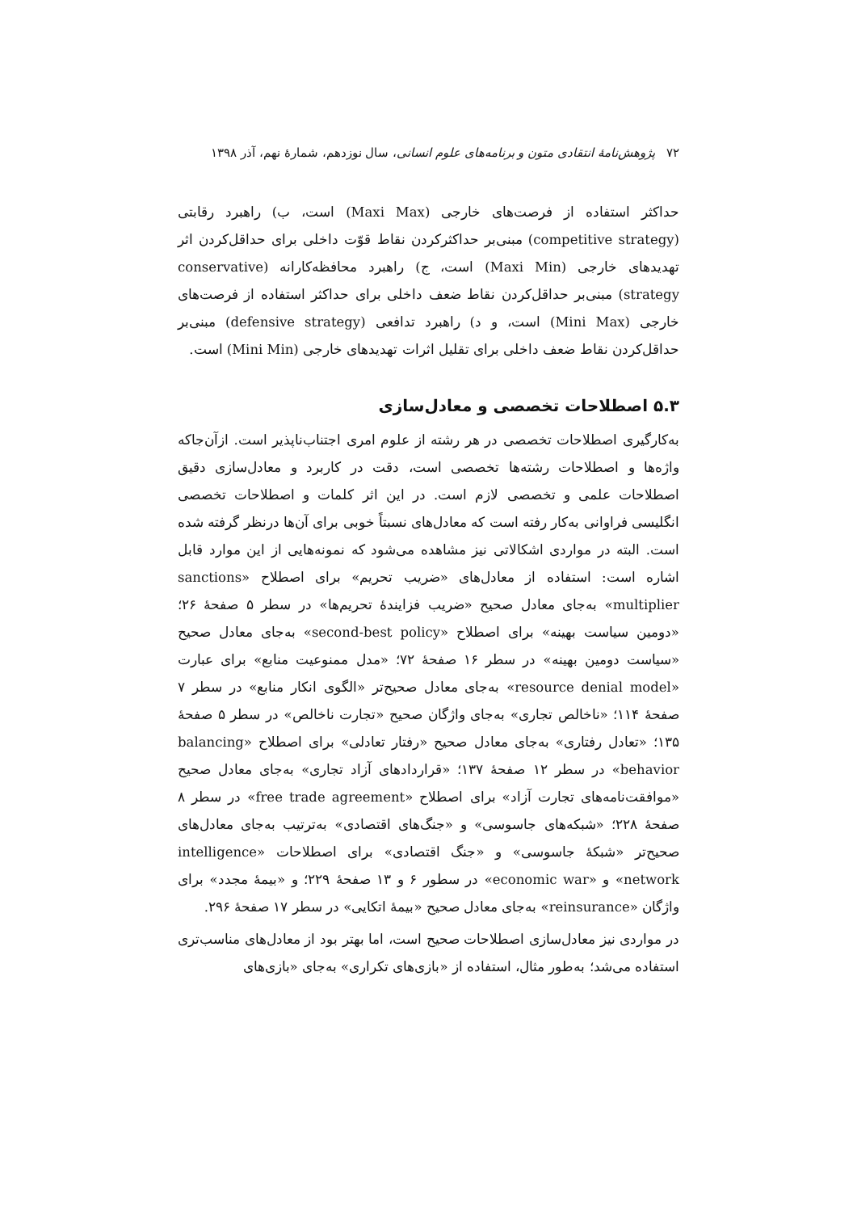۷۲ پژوهش‌نامهٔ انتقادی متون و برنامه‌های علوم انسانی، سال نوزدهم، شمارهٔ نهم، آذر ۱۳۹۸
حداکثر استفاده از فرصت‌های خارجی (Maxi Max) است، ب) راهبرد رقابتی (competitive strategy) مبنی‌بر حداکثرکردن نقاط قوّت داخلی برای حداقل‌کردن اثر تهدیدهای خارجی (Maxi Min) است، ج) راهبرد محافظه‌کارانه (conservative strategy) مبنی‌بر حداقل‌کردن نقاط ضعف داخلی برای حداکثر استفاده از فرصت‌های خارجی (Mini Max) است، و د) راهبرد تدافعی (defensive strategy) مبنی‌بر حداقل‌کردن نقاط ضعف داخلی برای تقلیل اثرات تهدیدهای خارجی (Mini Min) است.
۵.۳ اصطلاحات تخصصی و معادل‌سازی
به‌کارگیری اصطلاحات تخصصی در هر رشته از علوم امری اجتناب‌ناپذیر است. ازآن‌جاکه واژه‌ها و اصطلاحات رشته‌ها تخصصی است، دقت در کاربرد و معادل‌سازی دقیق اصطلاحات علمی و تخصصی لازم است. در این اثر کلمات و اصطلاحات تخصصی انگلیسی فراوانی به‌کار رفته است که معادل‌های نسبتاً خوبی برای آن‌ها درنظر گرفته شده است. البته در مواردی اشکالاتی نیز مشاهده می‌شود که نمونه‌هایی از این موارد قابل اشاره است: استفاده از معادل‌های «ضریب تحریم» برای اصطلاح «sanctions multiplier» به‌جای معادل صحیح «ضریب فزایندهٔ تحریم‌ها» در سطر ۵ صفحهٔ ۲۶؛ «دومین سیاست بهینه» برای اصطلاح «second-best policy» به‌جای معادل صحیح «سیاست دومین بهینه» در سطر ۱۶ صفحهٔ ۷۲؛ «مدل ممنوعیت منابع» برای عبارت «resource denial model» به‌جای معادل صحیح‌تر «الگوی انکار منابع» در سطر ۷ صفحهٔ ۱۱۴؛ «ناخالص تجاری» به‌جای واژگان صحیح «تجارت ناخالص» در سطر ۵ صفحهٔ ۱۳۵؛ «تعادل رفتاری» به‌جای معادل صحیح «رفتار تعادلی» برای اصطلاح «balancing behavior» در سطر ۱۲ صفحهٔ ۱۳۷؛ «قراردادهای آزاد تجاری» به‌جای معادل صحیح «موافقت‌نامه‌های تجارت آزاد» برای اصطلاح «free trade agreement» در سطر ۸ صفحهٔ ۲۲۸؛ «شبکه‌های جاسوسی» و «جنگ‌های اقتصادی» به‌ترتیب به‌جای معادل‌های صحیح‌تر «شبکهٔ جاسوسی» و «جنگ اقتصادی» برای اصطلاحات «intelligence network» و «economic war» در سطور ۶ و ۱۳ صفحهٔ ۲۲۹؛ و «بیمهٔ مجدد» برای واژگان «reinsurance» به‌جای معادل صحیح «بیمهٔ اتکایی» در سطر ۱۷ صفحهٔ ۲۹۶.
در مواردی نیز معادل‌سازی اصطلاحات صحیح است، اما بهتر بود از معادل‌های مناسب‌تری استفاده می‌شد؛ به‌طور مثال، استفاده از «بازی‌های تکراری» به‌جای «بازی‌های